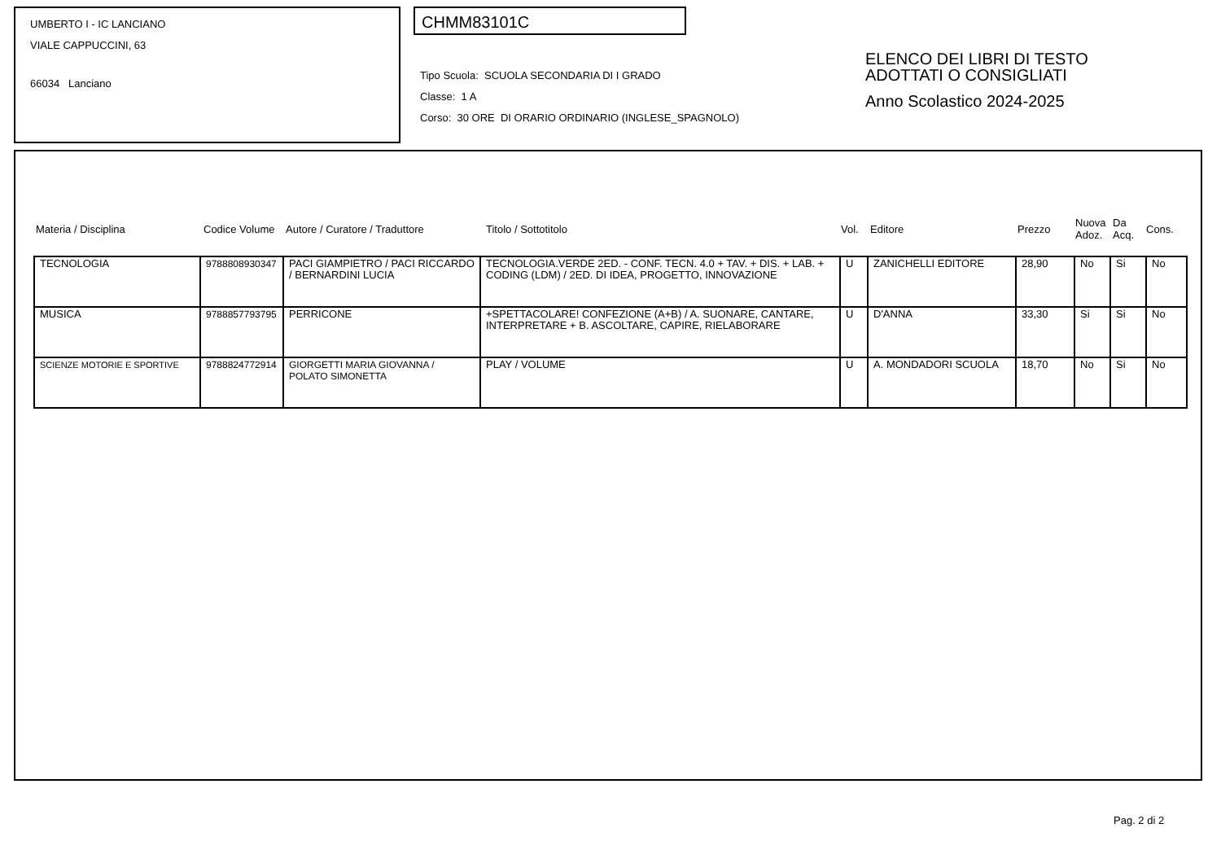UMBERTO I - IC LANCIANO
VIALE CAPPUCCINI, 63
66034 Lanciano
CHMM83101C
Tipo Scuola: SCUOLA SECONDARIA DI I GRADO
Classe: 1 A
Corso: 30 ORE DI ORARIO ORDINARIO (INGLESE_SPAGNOLO)
ELENCO DEI LIBRI DI TESTO
ADOTTATI O CONSIGLIATI
Anno Scolastico 2024-2025
| Materia / Disciplina | Codice Volume | Autore / Curatore / Traduttore | Titolo / Sottotitolo | Vol. | Editore | Prezzo | Nuova Adoz. | Da Acq. | Cons. |
| TECNOLOGIA | 9788808930347 | PACI GIAMPIETRO / PACI RICCARDO / BERNARDINI LUCIA | TECNOLOGIA.VERDE 2ED. - CONF. TECN. 4.0 + TAV. + DIS. + LAB. + CODING (LDM) / 2ED. DI IDEA, PROGETTO, INNOVAZIONE | U | ZANICHELLI EDITORE | 28,90 | No | Si | No |
| MUSICA | 9788857793795 | PERRICONE | +SPETTACOLARE! CONFEZIONE (A+B) / A. SUONARE, CANTARE, INTERPRETARE + B. ASCOLTARE, CAPIRE, RIELABORARE | U | D'ANNA | 33,30 | Si | Si | No |
| SCIENZE MOTORIE E SPORTIVE | 9788824772914 | GIORGETTI MARIA GIOVANNA / POLATO SIMONETTA | PLAY / VOLUME | U | A. MONDADORI SCUOLA | 18,70 | No | Si | No |
Pag. 2 di 2